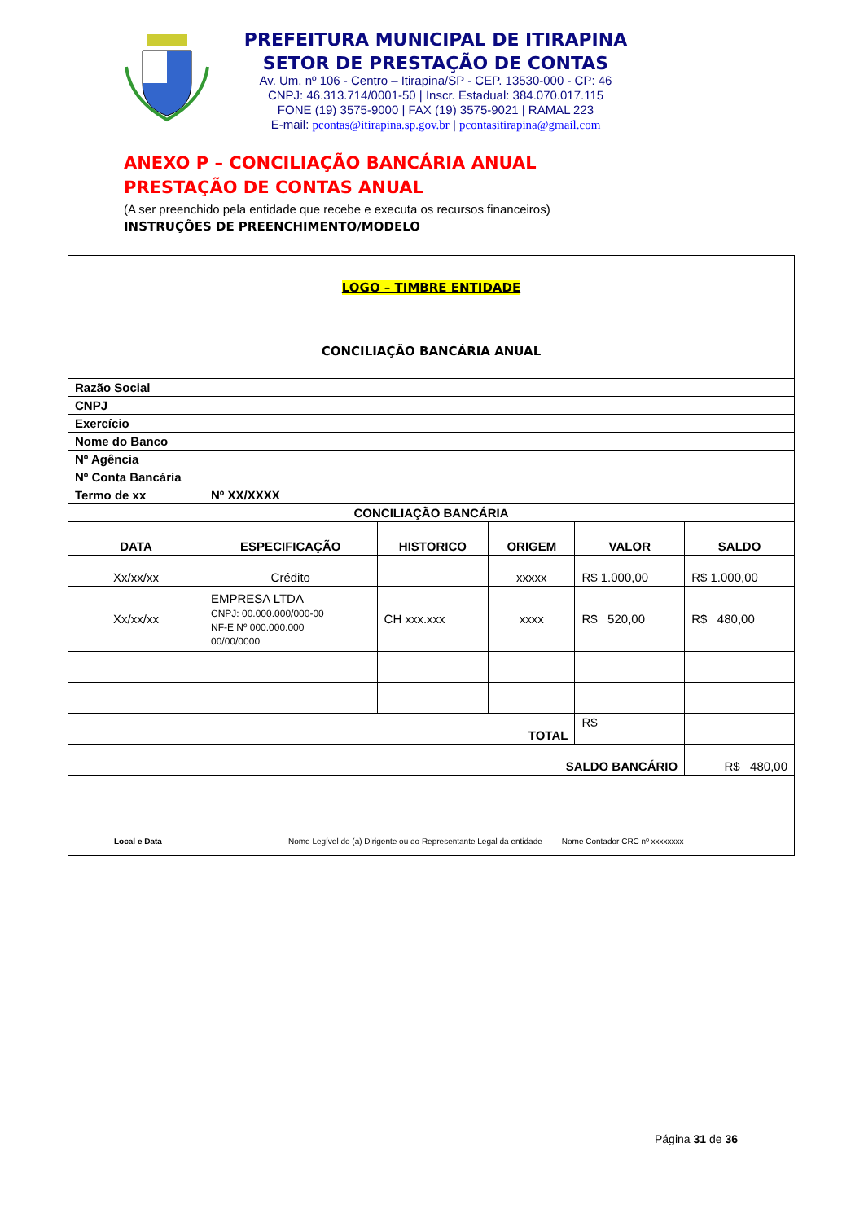PREFEITURA MUNICIPAL DE ITIRAPINA
SETOR DE PRESTAÇÃO DE CONTAS
Av. Um, nº 106 - Centro – Itirapina/SP - CEP. 13530-000 - CP: 46
CNPJ: 46.313.714/0001-50 | Inscr. Estadual: 384.070.017.115
FONE (19) 3575-9000 | FAX (19) 3575-9021 | RAMAL 223
E-mail: pcontas@itirapina.sp.gov.br | pcontasitirapina@gmail.com
ANEXO P – CONCILIAÇÃO BANCÁRIA ANUAL
PRESTAÇÃO DE CONTAS ANUAL
(A ser preenchido pela entidade que recebe e executa os recursos financeiros)
INSTRUÇÕES DE PREENCHIMENTO/MODELO
| LOGO – TIMBRE ENTIDADE CONCILIAÇÃO BANCÁRIA ANUAL | | | | | |
| Razão Social | | | | | |
| CNPJ | | | | | |
| Exercício | | | | | |
| Nome do Banco | | | | | |
| Nº Agência | | | | | |
| Nº Conta Bancária | | | | | |
| Termo de xx | Nº XX/XXXX | | | | |
| CONCILIAÇÃO BANCÁRIA | | | | | |
| DATA | ESPECIFICAÇÃO | HISTORICO | ORIGEM | VALOR | SALDO |
| Xx/xx/xx | Crédito | | xxxxx | R$ 1.000,00 | R$ 1.000,00 |
| Xx/xx/xx | EMPRESA LTDA CNPJ: 00.000.000/000-00 NF-E Nº 000.000.000 00/00/0000 | CH xxx.xxx | xxxx | R$ 520,00 | R$ 480,00 |
| TOTAL | | | | R$ | |
| SALDO BANCÁRIO | | | | | R$ 480,00 |
| Local e Data Nome Legível do (a) Dirigente ou do Representante Legal da entidade Nome Contador CRC nº xxxxxxxx | | | | | |
Página 31 de 36